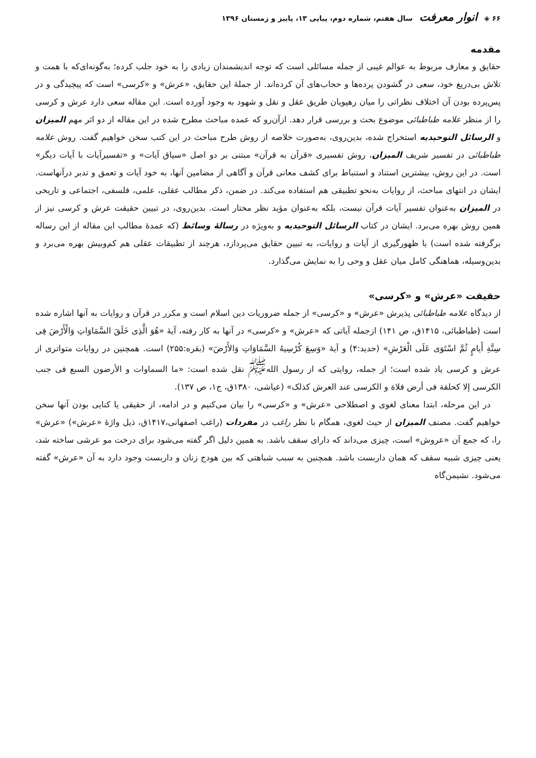۶۶ ◈ انوار معرفت سال هفتم، شماره دوم، پیاپی ۱۳، پاییز و زمستان ۱۳۹۶
مقدمه
حقایق و معارف مربوط به عوالم غیبی از جمله مسائلی است که توجه اندیشمندان زیادی را به خود جلب کرده؛ به‌گونه‌ای‌که با همت و تلاش بی‌دریغ خود، سعی در گشودن پرده‌ها و حجاب‌های آن کرده‌اند. از جملهٔ این حقایق، «عرش» و «کرسی» است که پیچیدگی و در پس‌پرده بودن آن اختلاف نظراتی را میان رهپویان طریق عقل و نقل و شهود به وجود آورده است. این مقاله سعی دارد عرش و کرسی را از منظر علامه طباطبائی موضوع بحث و بررسی قرار دهد. ازآن‌رو که عمده مباحث مطرح شده در این مقاله از دو اثر مهم المیزان و الرسائل التوحیدیه استخراج شده، بدین‌روی، به‌صورت خلاصه از روش طرح مباحث در این کتب سخن خواهیم گفت. روش علامه طباطبائی در تفسیر شریف المیزان، روش تفسیری «قرآن به قرآن» مبتنی بر دو اصل «سیاق آیات» و «تفسیرآیات با آیات دیگر» است. در این روش، بیشترین استناد و استنباط برای کشف معانی قرآن و آگاهی از مضامین آنها، به خود آیات و تعمق و تدبر درآنهاست. ایشان در انتهای مباحث، از روایات به‌نحو تطبیقی هم استفاده می‌کند. در ضمن، ذکر مطالب عقلی، علمی، فلسفی، اجتماعی و تاریخی در المیزان به‌عنوان تفسیر آیات قرآن نیست، بلکه به‌عنوان مؤید نظر مختار است. بدین‌روی، در تبیین حقیقت عرش و کرسی نیز از همین روش بهره می‌برد. ایشان در کتاب الرسائل التوحیدیه و به‌ویژه در رسالهٔ وسائط (که عمدهٔ مطالب این مقاله از این رساله برگرفته شده است) با ظهورگیری از آیات و روایات، به تبیین حقایق می‌پردازد، هرچند از تطبیقات عقلی هم کم‌وبیش بهره می‌برد و بدین‌وسیله، هماهنگی کامل میان عقل و وحی را به نمایش می‌گذارد.
حقیقت «عرش» و «کرسی»
از دیدگاه علامه طباطبائی پذیرش «عرش» و «کرسی» از جمله ضروریات دین اسلام است و مکرر در قرآن و روایات به آنها اشاره شده است (طباطبائی، ۱۴۱۵ق، ص ۱۴۱) ازجمله آیاتی که «عرش» و «کرسی» در آنها به کار رفته، آیهٔ «هُوَ الَّذِی خَلَقَ السَّمَاوَاتِ وَالْأَرْضَ فِی سِتَّةِ أَیامٍ ثُمَّ اسْتَوَی عَلَی الْعَرْشِ» (حدید:۴) و آیهٔ «وَسِعَ کُرْسِیهُ السَّمَاوَاتِ وَالأَرْضَ» (بقره:۲۵۵) است. همچنین در روایات متواتری از عرش و کرسی یاد شده است؛ از جمله، روایتی که از رسول الله<sup>ﷺ</sup> نقل شده است: «ما السماوات و الأرضون السبع فی جنب الکرسی إلا کحلقة فی أرض فلاة و الکرسی عند العرش کذلک» (عیاشی، ۱۳۸۰ق، ج۱، ص ۱۳۷).
در این مرحله، ابتدا معنای لغوی و اصطلاحی «عرش» و «کرسی» را بیان می‌کنیم و در ادامه، از حقیقی یا کنایی بودن آنها سخن خواهیم گفت. مصنف المیزان از حیث لغوی، همگام با نظر راغب در مفردات (راغب اصفهانی،۱۴۱۷ق، ذیل واژهٔ «عرش») «عرش» را، که جمع آن «عروش» است، چیزی می‌داند که دارای سقف باشد. به همین دلیل اگر گفته می‌شود برای درخت مو عرشی ساخته شد، یعنی چیزی شبیه سقف که همان داربست باشد. همچنین به سبب شباهتی که بین هودج زنان و داربست وجود دارد به آن «عرش» گفته می‌شود. نشیمن‌گاه